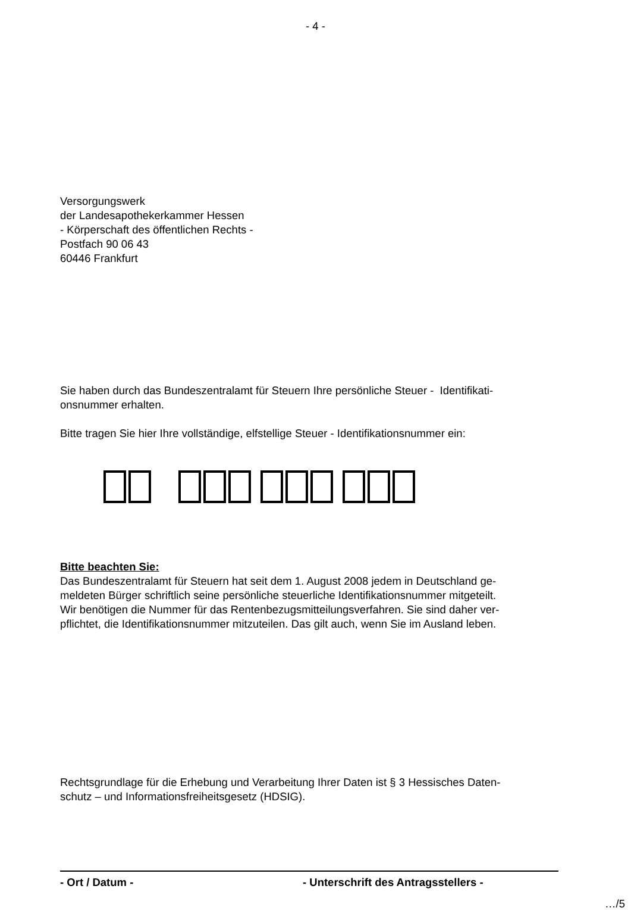- 4 -
Versorgungswerk
der Landesapothekerkammer Hessen
- Körperschaft des öffentlichen Rechts -
Postfach 90 06 43
60446 Frankfurt
Sie haben durch das Bundeszentralamt für Steuern Ihre persönliche Steuer - Identifikati-
onsnummer erhalten.
Bitte tragen Sie hier Ihre vollständige, elfstellige Steuer - Identifikationsnummer ein:
Bitte beachten Sie:
Das Bundeszentralamt für Steuern hat seit dem 1. August 2008 jedem in Deutschland ge-
meldeten Bürger schriftlich seine persönliche steuerliche Identifikationsnummer mitgeteilt.
Wir benötigen die Nummer für das Rentenbezugsmitteilungsverfahren. Sie sind daher ver-
pflichtet, die Identifikationsnummer mitzuteilen. Das gilt auch, wenn Sie im Ausland leben.
Rechtsgrundlage für die Erhebung und Verarbeitung Ihrer Daten ist § 3 Hessisches Daten-
schutz – und Informationsfreiheitsgesetz (HDSIG).
- Ort / Datum - - Unterschrift des Antragsstellers -
…/5